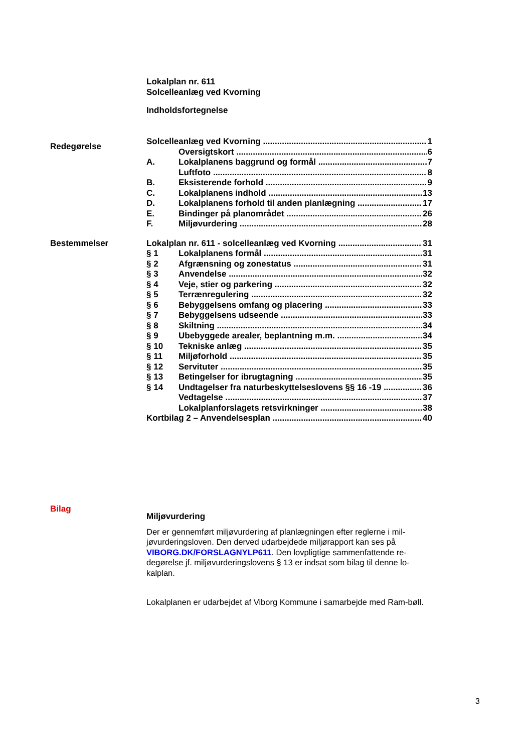Lokalplan nr. 611
Solcelleanlæg ved Kvorning
Indholdsfortegnelse
Redegørelse
Solcelleanlæg ved Kvorning 1
Oversigtskort 6
A. Lokalplanens baggrund og formål 7
Luftfoto 8
B. Eksisterende forhold 9
C. Lokalplanens indhold 13
D. Lokalplanens forhold til anden planlægning 17
E. Bindinger på planområdet 26
F. Miljøvurdering 28
Bestemmelser
Lokalplan nr. 611 - solcelleanlæg ved Kvorning 31
§ 1 Lokalplanens formål 31
§ 2 Afgrænsning og zonestatus 31
§ 3 Anvendelse 32
§ 4 Veje, stier og parkering 32
§ 5 Terrænregulering 32
§ 6 Bebyggelsens omfang og placering 33
§ 7 Bebyggelsens udseende 33
§ 8 Skiltning 34
§ 9 Ubebyggede arealer, beplantning m.m. 34
§ 10 Tekniske anlæg 35
§ 11 Miljøforhold 35
§ 12 Servituter 35
§ 13 Betingelser for ibrugtagning 35
§ 14 Undtagelser fra naturbeskyttelseslovens §§ 16 -19 36
Vedtagelse 37
Lokalplanforslagets retsvirkninger 38
Kortbilag 2 – Anvendelsesplan 40
Bilag
Miljøvurdering
Der er gennemført miljøvurdering af planlægningen efter reglerne i mil-jøvurderingsloven. Den derved udarbejdede miljørapport kan ses på VIBORG.DK/FORSLAGNYLP611. Den lovpligtige sammenfattende re-degørelse jf. miljøvurderingslovens § 13 er indsat som bilag til denne lo-kalplan.
Lokalplanen er udarbejdet af Viborg Kommune i samarbejde med Ram-bøll.
3